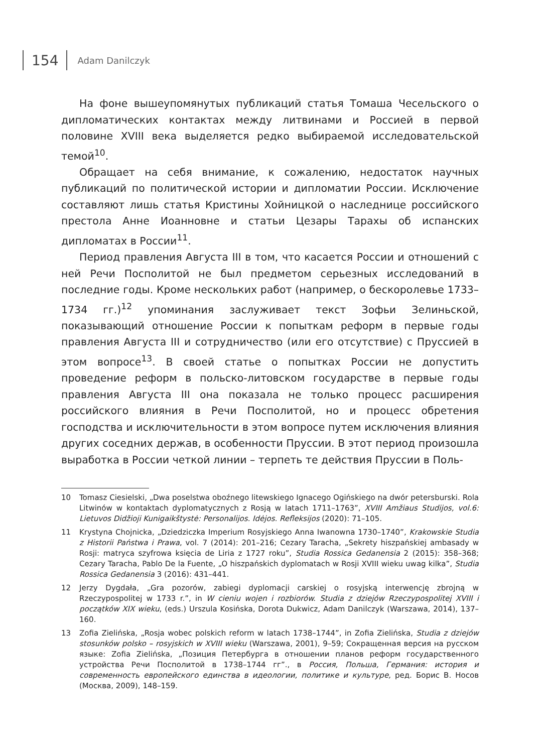154
Adam Danilczyk
На фоне вышеупомянутых публикаций статья Томаша Чесельского о дипломатических контактах между литвинами и Россией в первой половине XVIII века выделяется редко выбираемой исследовательской темой<sup>10</sup>.
Обращает на себя внимание, к сожалению, недостаток научных публикаций по политической истории и дипломатии России. Исключение составляют лишь статья Кристины Хойницкой о наследнице российского престола Анне Иоанновне и статьи Цезары Тарахы об испанских дипломатах в России<sup>11</sup>.
Период правления Августа III в том, что касается России и отношений с ней Речи Посполитой не был предметом серьезных исследований в последние годы. Кроме нескольких работ (например, о бескоролевье 1733–1734 гг.)<sup>12</sup> упоминания заслуживает текст Зофьи Зелиньской, показывающий отношение России к попыткам реформ в первые годы правления Августа III и сотрудничество (или его отсутствие) с Пруссией в этом вопросе<sup>13</sup>. В своей статье о попытках России не допустить проведение реформ в польско-литовском государстве в первые годы правления Августа III она показала не только процесс расширения российского влияния в Речи Посполитой, но и процесс обретения господства и исключительности в этом вопросе путем исключения влияния других соседних держав, в особенности Пруссии. В этот период произошла выработка в России четкой линии – терпеть те действия Пруссии в Поль-
10 Tomasz Ciesielski, „Dwa poselstwa oboźnego litewskiego Ignacego Ogińskiego na dwór petersburski. Rola Litwinów w kontaktach dyplomatycznych z Rosją w latach 1711–1763”, XVIII Amžiaus Studijos, vol.6: Lietuvos Didžioji Kunigaikštystė: Personalijos. Idėjos. Refleksijos (2020): 71–105.
11 Krystyna Chojnicka, „Dziedziczka Imperium Rosyjskiego Anna Iwanowna 1730–1740”, Krakowskie Studia z Historii Państwa i Prawa, vol. 7 (2014): 201–216; Cezary Taracha, „Sekrety hiszpańskiej ambasady w Rosji: matryca szyfrowa księcia de Liria z 1727 roku”, Studia Rossica Gedanensia 2 (2015): 358–368; Cezary Taracha, Pablo De la Fuente, „O hiszpańskich dyplomatach w Rosji XVIII wieku uwag kilka”, Studia Rossica Gedanensia 3 (2016): 431–441.
12 Jerzy Dygdała, „Gra pozorów, zabiegi dyplomacji carskiej o rosyjską interwencję zbrojną w Rzeczypospolitej w 1733 r.”, in W cieniu wojen i rozbiorów. Studia z dziejów Rzeczypospolitej XVIII i początków XIX wieku, (eds.) Urszula Kosińska, Dorota Dukwicz, Adam Danilczyk (Warszawa, 2014), 137–160.
13 Zofia Zielińska, „Rosja wobec polskich reform w latach 1738–1744”, in Zofia Zielińska, Studia z dziejów stosunków polsko – rosyjskich w XVIII wieku (Warszawa, 2001), 9–59; Сокращенная версия на русском языке: Zofia Zielińska, „Позиция Петербурга в отношении планов реформ государственного устройства Речи Посполитой в 1738–1744 гг”., в Россия, Польша, Германия: история и современность европейского единства в идеологии, политике и культуре, ред. Борис В. Носов (Москва, 2009), 148–159.